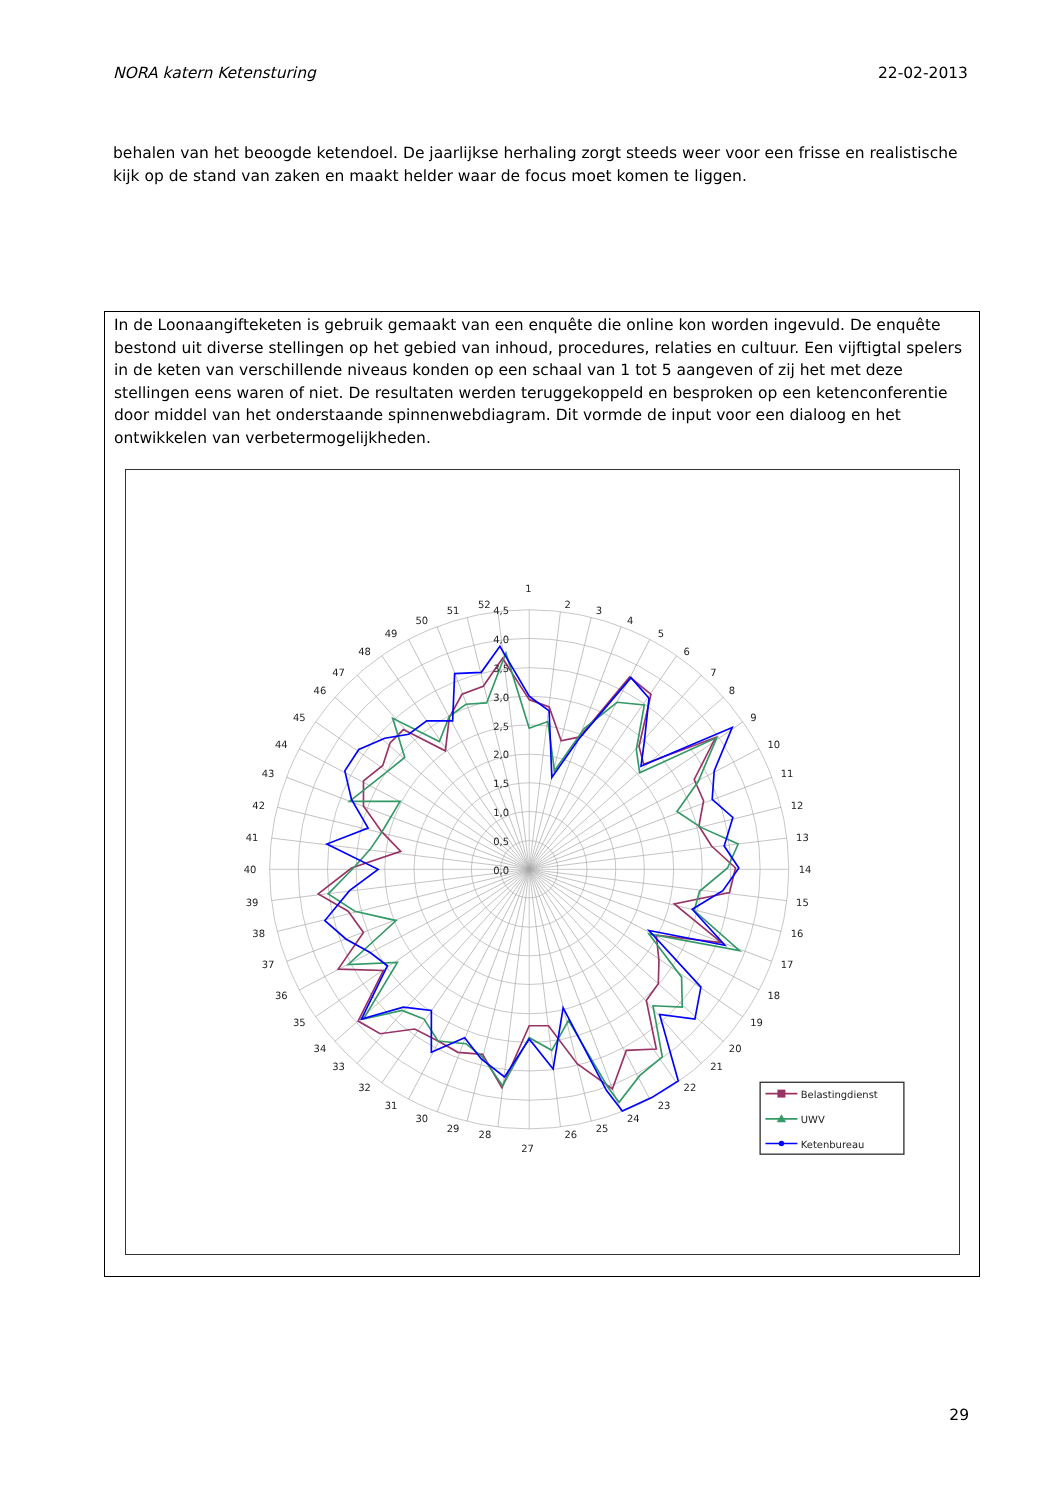NORA katern Ketensturing 22-02-2013
behalen van het beoogde ketendoel. De jaarlijkse herhaling zorgt steeds weer voor een frisse en realistische kijk op de stand van zaken en maakt helder waar de focus moet komen te liggen.
In de Loonaangifteketen is gebruik gemaakt van een enquête die online kon worden ingevuld. De enquête bestond uit diverse stellingen op het gebied van inhoud, procedures, relaties en cultuur. Een vijftigtal spelers in de keten van verschillende niveaus konden op een schaal van 1 tot 5 aangeven of zij het met deze stellingen eens waren of niet. De resultaten werden teruggekoppeld en besproken op een ketenconferentie door middel van het onderstaande spinnenwebdiagram. Dit vormde de input voor een dialoog en het ontwikkelen van verbetermogelijkheden.
4,5
4,0
3,5
3,0
2,5
2,0
1,5
1,0
0,5
0,0
1
2
3
4
5
6
7
8
9
10
11
12
13
14
15
16
17
18
19
20
21
22
23
24
25
26
27
28
29
30
31
32
33
34
35
36
37
38
39
40
41
42
43
44
45
46
47
48
49
50
51
52
Belastingdienst
UWV
Ketenbureau
29